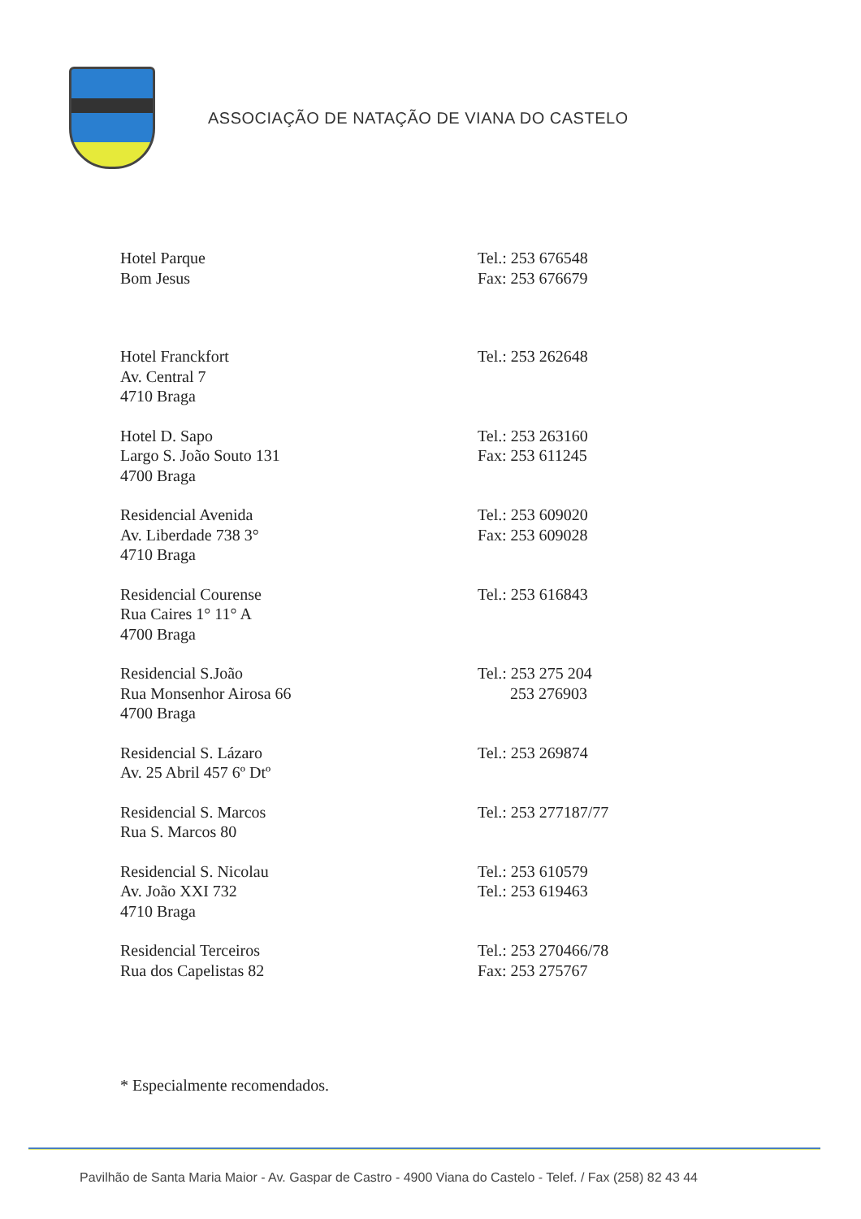ASSOCIAÇÃO DE NATAÇÃO DE VIANA DO CASTELO
| Hotel Parque Bom Jesus | Tel.: 253 676548 Fax: 253 676679 |
| Hotel Franckfort Av. Central 7 4710 Braga | Tel.: 253 262648 |
| Hotel D. Sapo Largo S. João Souto 131 4700 Braga | Tel.: 253 263160 Fax: 253 611245 |
| Residencial Avenida Av. Liberdade 738 3° 4710 Braga | Tel.: 253 609020 Fax: 253 609028 |
| Residencial Courense Rua Caires 1° 11° A 4700 Braga | Tel.: 253 616843 |
| Residencial S.João Rua Monsenhor Airosa 66 4700 Braga | Tel.: 253 275 204 253 276903 |
| Residencial S. Lázaro Av. 25 Abril 457 6º Dtº | Tel.: 253 269874 |
| Residencial S. Marcos Rua S. Marcos 80 | Tel.: 253 277187/77 |
| Residencial S. Nicolau Av. João XXI 732 4710 Braga | Tel.: 253 610579 Tel.: 253 619463 |
| Residencial Terceiros Rua dos Capelistas 82 | Tel.: 253 270466/78 Fax: 253 275767 |
* Especialmente recomendados.
Pavilhão de Santa Maria Maior - Av. Gaspar de Castro - 4900 Viana do Castelo - Telef. / Fax (258) 82 43 44